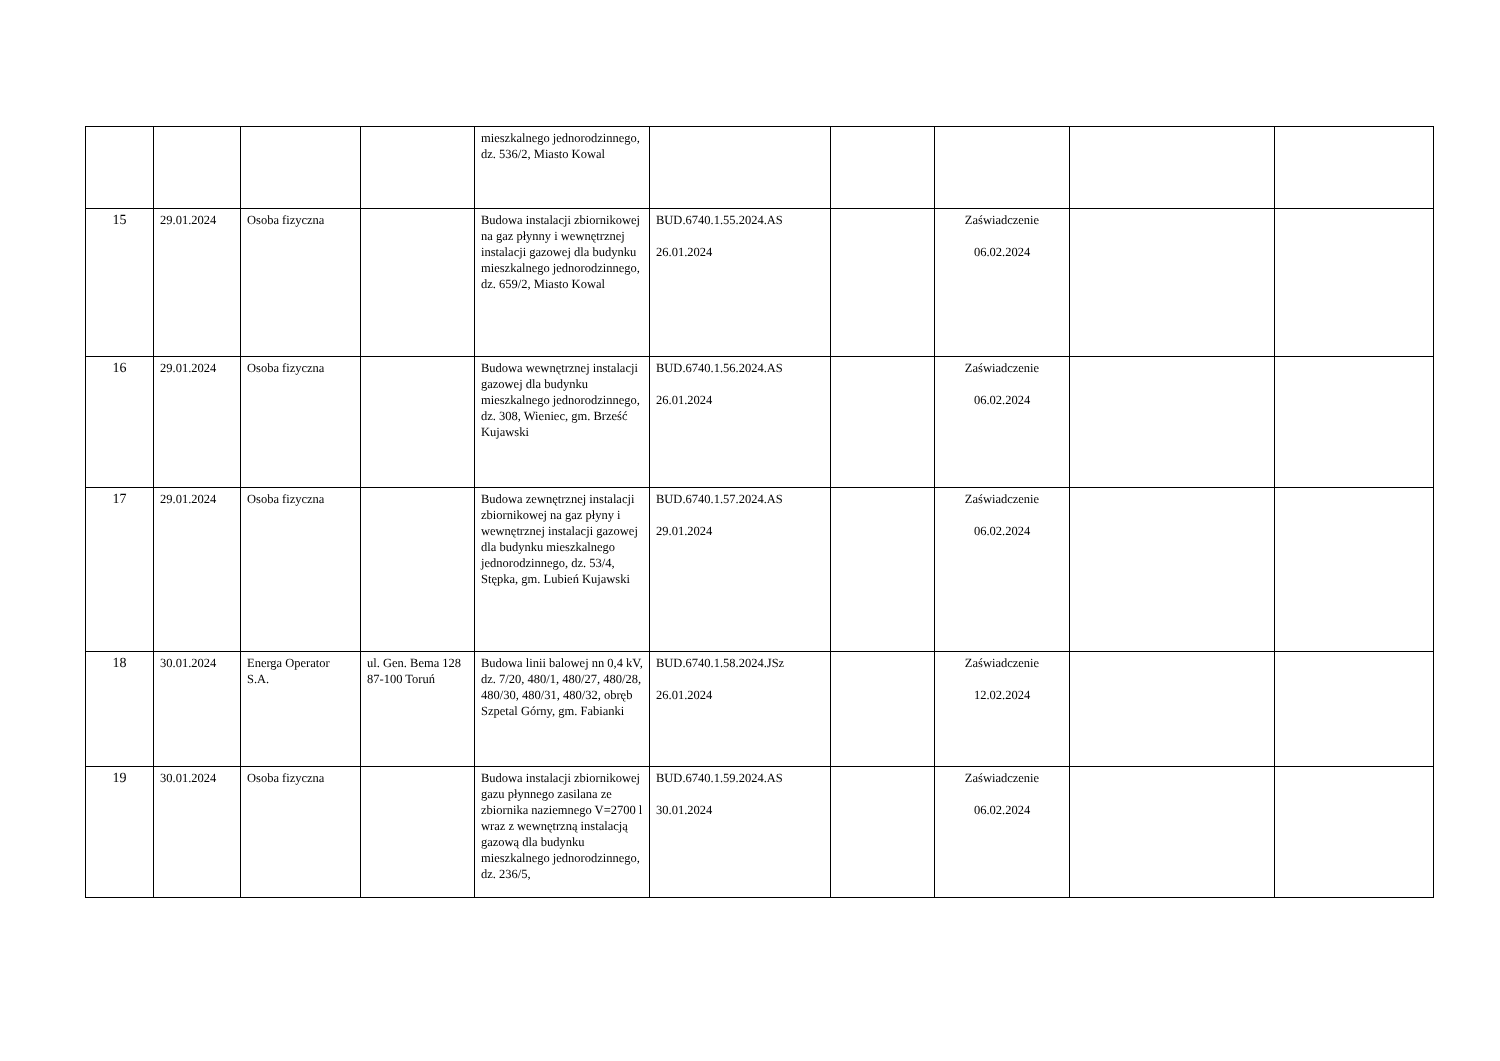| | | | | mieszkalnego jednorodzinnego, dz. 536/2, Miasto Kowal | | | | | |
| 15 | 29.01.2024 | Osoba fizyczna | | Budowa instalacji zbiornikowej na gaz płynny i wewnętrznej instalacji gazowej dla budynku mieszkalnego jednorodzinnego, dz. 659/2, Miasto Kowal | BUD.6740.1.55.2024.AS 26.01.2024 | | Zaświadczenie 06.02.2024 | | |
| 16 | 29.01.2024 | Osoba fizyczna | | Budowa wewnętrznej instalacji gazowej dla budynku mieszkalnego jednorodzinnego, dz. 308, Wieniec, gm. Brześć Kujawski | BUD.6740.1.56.2024.AS 26.01.2024 | | Zaświadczenie 06.02.2024 | | |
| 17 | 29.01.2024 | Osoba fizyczna | | Budowa zewnętrznej instalacji zbiornikowej na gaz płyny i wewnętrznej instalacji gazowej dla budynku mieszkalnego jednorodzinnego, dz. 53/4, Stępka, gm. Lubień Kujawski | BUD.6740.1.57.2024.AS 29.01.2024 | | Zaświadczenie 06.02.2024 | | |
| 18 | 30.01.2024 | Energa Operator S.A. | ul. Gen. Bema 128 87-100 Toruń | Budowa linii balowej nn 0,4 kV, dz. 7/20, 480/1, 480/27, 480/28, 480/30, 480/31, 480/32, obręb Szpetal Górny, gm. Fabianki | BUD.6740.1.58.2024.JSz 26.01.2024 | | Zaświadczenie 12.02.2024 | | |
| 19 | 30.01.2024 | Osoba fizyczna | | Budowa instalacji zbiornikowej gazu płynnego zasilana ze zbiornika naziemnego V=2700 l wraz z wewnętrzną instalacją gazową dla budynku mieszkalnego jednorodzinnego, dz. 236/5, | BUD.6740.1.59.2024.AS 30.01.2024 | | Zaświadczenie 06.02.2024 | | |